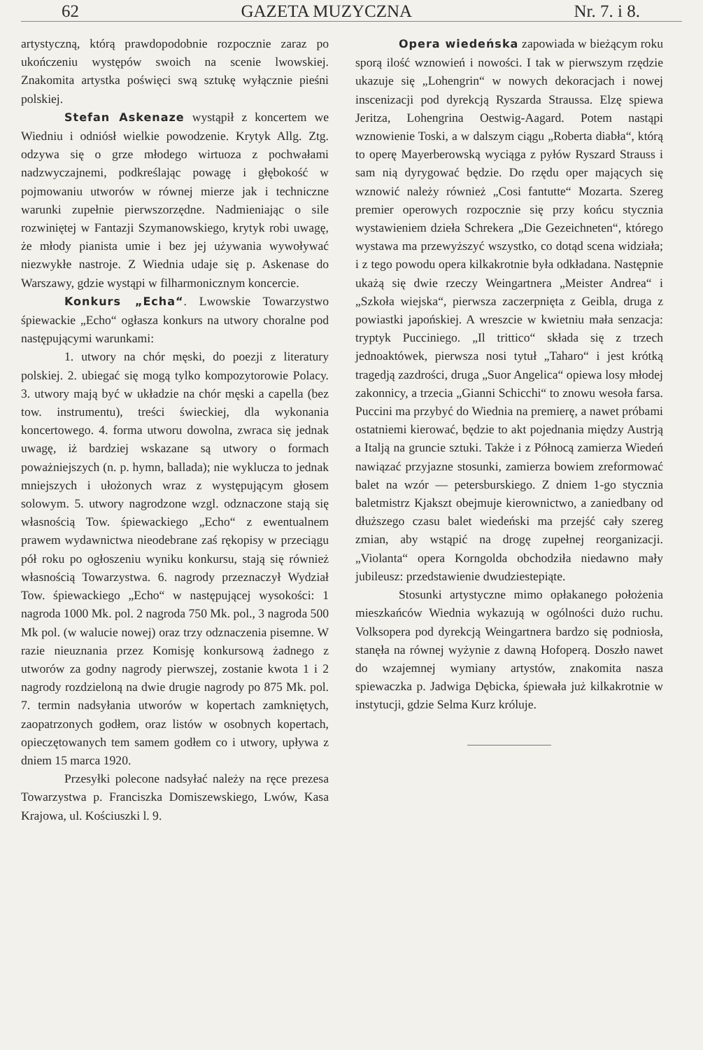62 GAZETA MUZYCZNA Nr. 7. i 8.
artystyczną, którą prawdopodobnie rozpocznie zaraz po ukończeniu występów swoich na scenie lwowskiej. Znakomita artystka poświęci swą sztukę wyłącznie pieśni polskiej.
Stefan Askenaze wystąpił z koncertem we Wiedniu i odniósł wielkie powodzenie. Krytyk Allg. Ztg. odzywa się o grze młodego wirtuoza z pochwałami nadzwyczajnemi, podkreślając powagę i głębokość w pojmowaniu utworów w równej mierze jak i techniczne warunki zupełnie pierwszorzędne. Nadmieniając o sile rozwiniętej w Fantazji Szymanowskiego, krytyk robi uwagę, że młody pianista umie i bez jej używania wywoływać niezwykłe nastroje. Z Wiednia udaje się p. Askenase do Warszawy, gdzie wystąpi w filharmonicznym koncercie.
Konkurs „Echa“. Lwowskie Towarzystwo śpiewackie „Echo“ ogłasza konkurs na utwory choralne pod następującymi warunkami:
1. utwory na chór męski, do poezji z literatury polskiej. 2. ubiegać się mogą tylko kompozytorowie Polacy. 3. utwory mają być w układzie na chór męski a capella (bez tow. instrumentu), treści świeckiej, dla wykonania koncertowego. 4. forma utworu dowolna, zwraca się jednak uwagę, iż bardziej wskazane są utwory o formach poważniejszych (n. p. hymn, ballada); nie wyklucza to jednak mniejszych i ułożonych wraz z występującym głosem solowym. 5. utwory nagrodzone wzgl. odznaczone stają się własnością Tow. śpiewackiego „Echo“ z ewentualnem prawem wydawnictwa nieodebrane zaś rękopisy w przeciągu pół roku po ogłoszeniu wyniku konkursu, stają się również własnością Towarzystwa. 6. nagrody przeznaczył Wydział Tow. śpiewackiego „Echo“ w następującej wysokości: 1 nagroda 1000 Mk. pol. 2 nagroda 750 Mk. pol., 3 nagroda 500 Mk pol. (w walucie nowej) oraz trzy odznaczenia pisemne. W razie nieuznania przez Komisję konkursową żadnego z utworów za godny nagrody pierwszej, zostanie kwota 1 i 2 nagrody rozdzieloną na dwie drugie nagrody po 875 Mk. pol. 7. termin nadsyłania utworów w kopertach zamkniętych, zaopatrzonych godłem, oraz listów w osobnych kopertach, opieczętowanych tem samem godłem co i utwory, upływa z dniem 15 marca 1920.
Przesyłki polecone nadsyłać należy na ręce prezesa Towarzystwa p. Franciszka Domiszewskiego, Lwów, Kasa Krajowa, ul. Kościuszki l. 9.
Opera wiedeńska zapowiada w bieżącym roku sporą ilość wznowień i nowości. I tak w pierwszym rzędzie ukazuje się „Lohengrin“ w nowych dekoracjach i nowej inscenizacji pod dyrekcją Ryszarda Straussa. Elzę spiewa Jeritza, Lohengrina Oestwig-Aagard. Potem nastąpi wznowienie Toski, a w dalszym ciągu „Roberta diabła“, którą to operę Mayerberowską wyciąga z pyłów Ryszard Strauss i sam nią dyrygować będzie. Do rzędu oper mających się wznowić należy również „Cosi fantutte“ Mozarta. Szereg premier operowych rozpocznie się przy końcu stycznia wystawieniem dzieła Schrekera „Die Gezeichneten“, którego wystawa ma przewyższyć wszystko, co dotąd scena widziała; i z tego powodu opera kilkakrotnie była odkładana. Następnie ukażą się dwie rzeczy Weingartnera „Meister Andrea“ i „Szkoła wiejska“, pierwsza zaczerpnięta z Geibla, druga z powiastki japońskiej. A wreszcie w kwietniu mała senzacja: tryptyk Pucciniego. „Il trittico“ składa się z trzech jednoaktówek, pierwsza nosi tytuł „Taharo“ i jest krótką tragedją zazdrości, druga „Suor Angelica“ opiewa losy młodej zakonnicy, a trzecia „Gianni Schicchi“ to znowu wesoła farsa. Puccini ma przybyć do Wiednia na premierę, a nawet próbami ostatniemi kierować, będzie to akt pojednania między Austrją a Italją na gruncie sztuki. Także i z Północą zamierza Wiedeń nawiązać przyjazne stosunki, zamierza bowiem zreformować balet na wzór — petersburskiego. Z dniem 1-go stycznia baletmistrz Kjakszt obejmuje kierownictwo, a zaniedbany od dłuższego czasu balet wiedeński ma przejść cały szereg zmian, aby wstąpić na drogę zupełnej reorganizacji. „Violanta“ opera Korngolda obchodziła niedawno mały jubileusz: przedstawienie dwudziestepiąte.
Stosunki artystyczne mimo opłakanego położenia mieszkańców Wiednia wykazują w ogólności dużo ruchu. Volksopera pod dyrekcją Weingartnera bardzo się podniosła, stanęła na równej wyżynie z dawną Hofoperą. Doszło nawet do wzajemnej wymiany artystów, znakomita nasza spiewaczka p. Jadwiga Dębicka, śpiewała już kilkakrotnie w instytucji, gdzie Selma Kurz króluje.